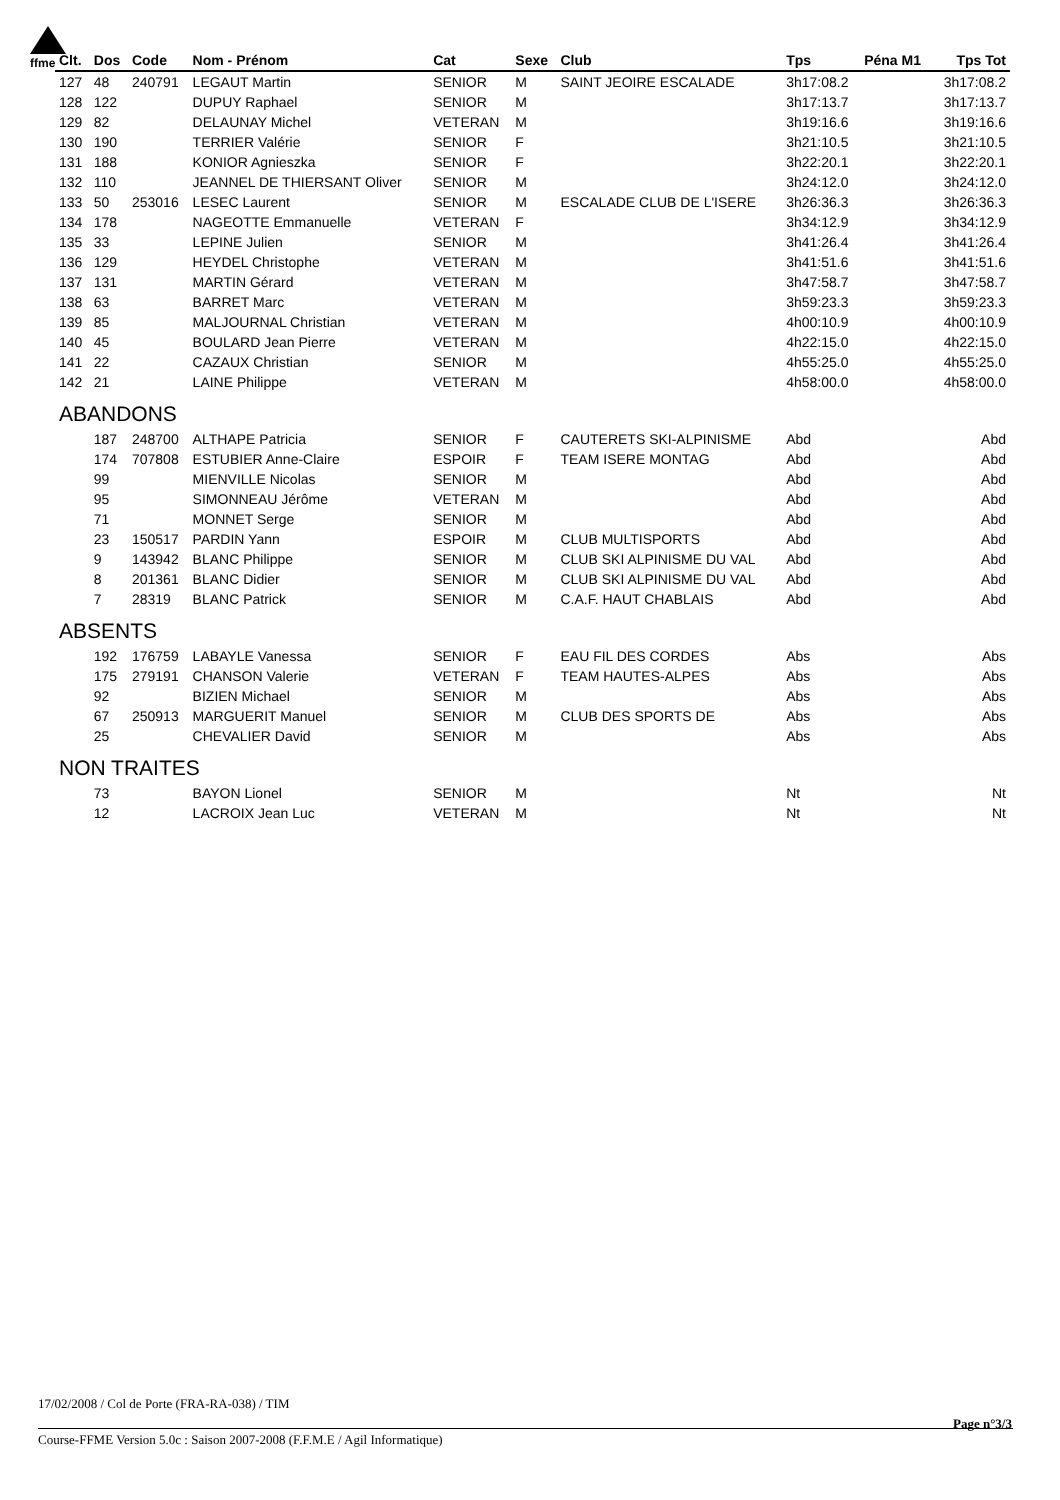ffme
| Clt. | Dos | Code | Nom - Prénom | Cat | Sexe | Club | Tps | Péna M1 | Tps Tot |
| --- | --- | --- | --- | --- | --- | --- | --- | --- | --- |
| 127 | 48 | 240791 | LEGAUT Martin | SENIOR | M | SAINT JEOIRE ESCALADE | 3h17:08.2 | | 3h17:08.2 |
| 128 | 122 | | DUPUY Raphael | SENIOR | M | | 3h17:13.7 | | 3h17:13.7 |
| 129 | 82 | | DELAUNAY Michel | VETERAN | M | | 3h19:16.6 | | 3h19:16.6 |
| 130 | 190 | | TERRIER Valérie | SENIOR | F | | 3h21:10.5 | | 3h21:10.5 |
| 131 | 188 | | KONIOR Agnieszka | SENIOR | F | | 3h22:20.1 | | 3h22:20.1 |
| 132 | 110 | | JEANNEL DE THIERSANT Oliver | SENIOR | M | | 3h24:12.0 | | 3h24:12.0 |
| 133 | 50 | 253016 | LESEC Laurent | SENIOR | M | ESCALADE CLUB DE L'ISERE | 3h26:36.3 | | 3h26:36.3 |
| 134 | 178 | | NAGEOTTE Emmanuelle | VETERAN | F | | 3h34:12.9 | | 3h34:12.9 |
| 135 | 33 | | LEPINE Julien | SENIOR | M | | 3h41:26.4 | | 3h41:26.4 |
| 136 | 129 | | HEYDEL Christophe | VETERAN | M | | 3h41:51.6 | | 3h41:51.6 |
| 137 | 131 | | MARTIN Gérard | VETERAN | M | | 3h47:58.7 | | 3h47:58.7 |
| 138 | 63 | | BARRET Marc | VETERAN | M | | 3h59:23.3 | | 3h59:23.3 |
| 139 | 85 | | MALJOURNAL Christian | VETERAN | M | | 4h00:10.9 | | 4h00:10.9 |
| 140 | 45 | | BOULARD Jean Pierre | VETERAN | M | | 4h22:15.0 | | 4h22:15.0 |
| 141 | 22 | | CAZAUX Christian | SENIOR | M | | 4h55:25.0 | | 4h55:25.0 |
| 142 | 21 | | LAINE Philippe | VETERAN | M | | 4h58:00.0 | | 4h58:00.0 |
| ABANDONS | | | | | | | | | |
| | 187 | 248700 | ALTHAPE Patricia | SENIOR | F | CAUTERETS SKI-ALPINISME | Abd | | Abd |
| | 174 | 707808 | ESTUBIER Anne-Claire | ESPOIR | F | TEAM ISERE MONTAG | Abd | | Abd |
| | 99 | | MIENVILLE Nicolas | SENIOR | M | | Abd | | Abd |
| | 95 | | SIMONNEAU Jérôme | VETERAN | M | | Abd | | Abd |
| | 71 | | MONNET Serge | SENIOR | M | | Abd | | Abd |
| | 23 | 150517 | PARDIN Yann | ESPOIR | M | CLUB MULTISPORTS | Abd | | Abd |
| | 9 | 143942 | BLANC Philippe | SENIOR | M | CLUB SKI ALPINISME DU VAL | Abd | | Abd |
| | 8 | 201361 | BLANC Didier | SENIOR | M | CLUB SKI ALPINISME DU VAL | Abd | | Abd |
| | 7 | 28319 | BLANC Patrick | SENIOR | M | C.A.F. HAUT CHABLAIS | Abd | | Abd |
| ABSENTS | | | | | | | | | |
| | 192 | 176759 | LABAYLE Vanessa | SENIOR | F | EAU FIL DES CORDES | Abs | | Abs |
| | 175 | 279191 | CHANSON Valerie | VETERAN | F | TEAM HAUTES-ALPES | Abs | | Abs |
| | 92 | | BIZIEN Michael | SENIOR | M | | Abs | | Abs |
| | 67 | 250913 | MARGUERIT Manuel | SENIOR | M | CLUB DES SPORTS DE | Abs | | Abs |
| | 25 | | CHEVALIER David | SENIOR | M | | Abs | | Abs |
| NON TRAITES | | | | | | | | | |
| | 73 | | BAYON Lionel | SENIOR | M | | Nt | | Nt |
| | 12 | | LACROIX Jean Luc | VETERAN | M | | Nt | | Nt |
17/02/2008 / Col de Porte (FRA-RA-038) / TIM
Page n°3/3
Course-FFME Version 5.0c : Saison 2007-2008 (F.F.M.E / Agil Informatique)